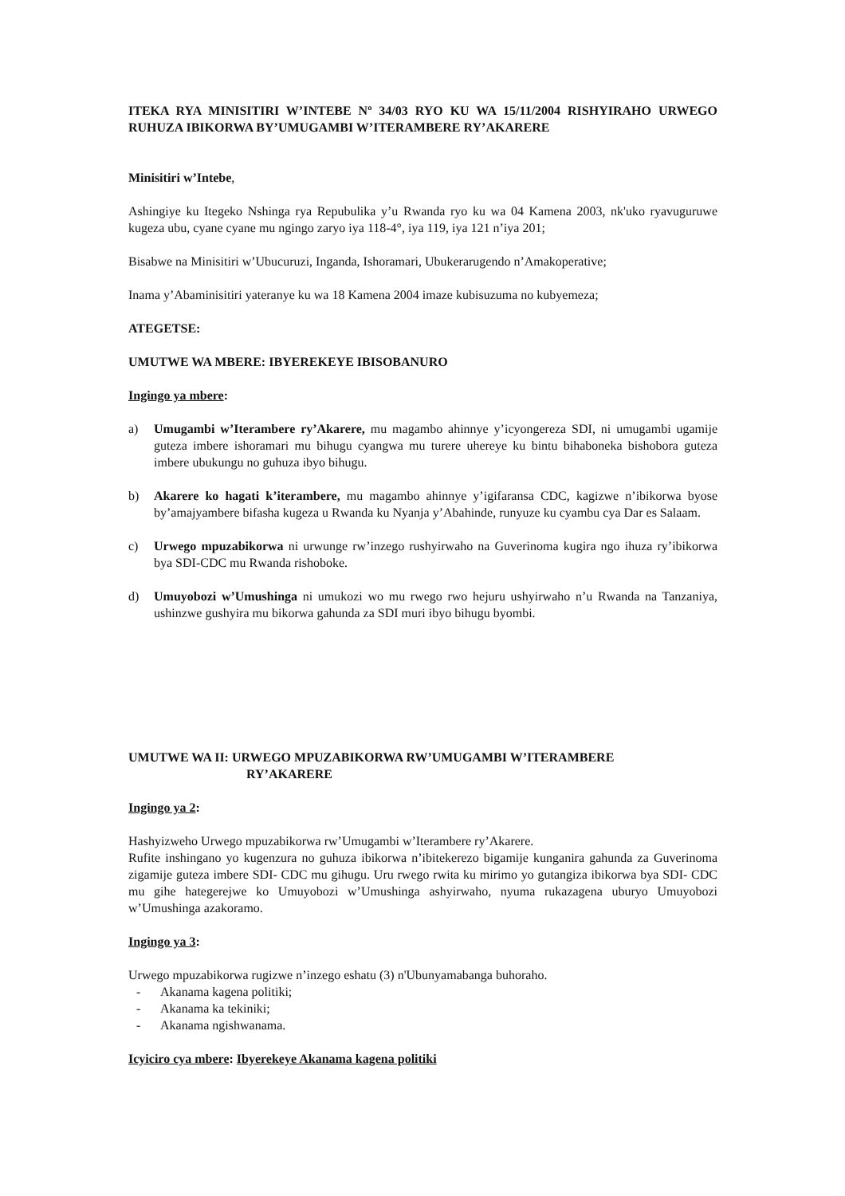ITEKA RYA MINISITIRI W’INTEBE Nº 34/03 RYO KU WA 15/11/2004 RISHYIRAHO URWEGO RUHUZA IBIKORWA BY’UMUGAMBI W’ITERAMBERE RY’AKARERE
Minisitiri w’Intebe,
Ashingiye ku Itegeko Nshinga rya Repubulika y’u Rwanda ryo ku wa 04 Kamena 2003, nk'uko ryavuguruwe kugeza ubu, cyane cyane mu ngingo zaryo iya 118-4°, iya 119, iya 121 n’iya 201;
Bisabwe na Minisitiri w’Ubucuruzi, Inganda, Ishoramari, Ubukerarugendo n’Amakoperative;
Inama y’Abaminisitiri yateranye ku wa 18 Kamena 2004 imaze kubisuzuma no kubyemeza;
ATEGETSE:
UMUTWE WA MBERE: IBYEREKEYE IBISOBANURO
Ingingo ya mbere:
a) Umugambi w’Iterambere ry’Akarere, mu magambo ahinnye y’icyongereza SDI, ni umugambi ugamije guteza imbere ishoramari mu bihugu cyangwa mu turere uhereye ku bintu bihaboneka bishobora guteza imbere ubukungu no guhuza ibyo bihugu.
b) Akarere ko hagati k’iterambere, mu magambo ahinnye y’igifaransa CDC, kagizwe n’ibikorwa byose by’amajyambere bifasha kugeza u Rwanda ku Nyanja y’Abahinde, runyuze ku cyambu cya Dar es Salaam.
c) Urwego mpuzabikorwa ni urwunge rw’inzego rushyirwaho na Guverinoma kugira ngo ihuza ry’ibikorwa bya SDI-CDC mu Rwanda rishoboke.
d) Umuyobozi w’Umushinga ni umukozi wo mu rwego rwo hejuru ushyirwaho n’u Rwanda na Tanzaniya, ushinzwe gushyira mu bikorwa gahunda za SDI muri ibyo bihugu byombi.
UMUTWE WA II: URWEGO MPUZABIKORWA RW’UMUGAMBI W’ITERAMBERE
RY’AKARERE
Ingingo ya 2:
Hashyizweho Urwego mpuzabikorwa rw’Umugambi w’Iterambere ry’Akarere.
Rufite inshingano yo kugenzura no guhuza ibikorwa n’ibitekerezo bigamije kunganira gahunda za Guverinoma zigamije guteza imbere SDI- CDC mu gihugu. Uru rwego rwita ku mirimo yo gutangiza ibikorwa bya SDI- CDC mu gihe hategerejwe ko Umuyobozi w’Umushinga ashyirwaho, nyuma rukazagena uburyo Umuyobozi w’Umushinga azakoramo.
Ingingo ya 3:
Urwego mpuzabikorwa rugizwe n’inzego eshatu (3) n'Ubunyamabanga buhoraho.
- Akanama kagena politiki;
- Akanama ka tekiniki;
- Akanama ngishwanama.
Icyiciro cya mbere: Ibyerekeye Akanama kagena politiki